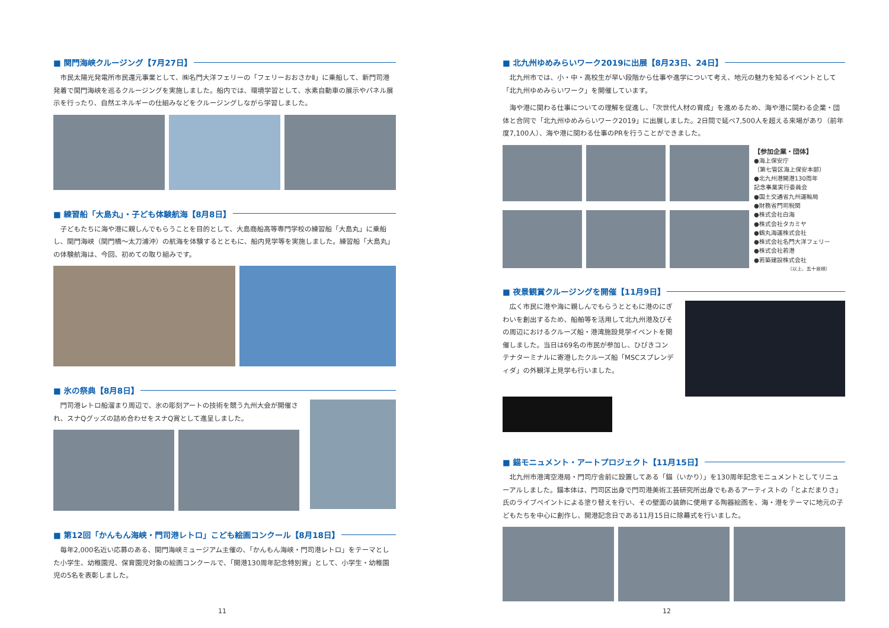■ 関門海峡クルージング【7月27日】
市民太陽光発電所市民還元事業として、㈱名門大洋フェリーの「フェリーおおさかⅡ」に乗船して、新門司港発着で関門海峡を巡るクルージングを実施しました。船内では、環境学習として、水素自動車の展示やパネル展示を行ったり、自然エネルギーの仕組みなどをクルージングしながら学習しました。
■ 練習船「大島丸」・子ども体験航海【8月8日】
子どもたちに海や港に親しんでもらうことを目的として、大島商船高等専門学校の練習船「大島丸」に乗船し、関門海峡（関門橋～太刀浦沖）の航海を体験するとともに、船内見学等を実施しました。練習船「大島丸」の体験航海は、今回、初めての取り組みです。
■ 氷の祭典【8月8日】
門司港レトロ船溜まり周辺で、氷の彫刻アートの技術を競う九州大会が開催され、スナQグッズの詰め合わせをスナQ賞として進呈しました。
■ 第12回「かんもん海峡・門司港レトロ」こども絵画コンクール【8月18日】
毎年2,000名近い応募のある、関門海峡ミュージアム主催の、「かんもん海峡・門司港レトロ」をテーマとした小学生、幼稚園児、保育園児対象の絵画コンクールで、「開港130周年記念特別賞」として、小学生・幼稚園児の5名を表彰しました。
11
■ 北九州ゆめみらいワーク2019に出展【8月23日、24日】
北九州市では、小・中・高校生が早い段階から仕事や進学について考え、地元の魅力を知るイベントとして「北九州ゆめみらいワーク」を開催しています。
海や港に関わる仕事についての理解を促進し、「次世代人材の育成」を進めるため、海や港に関わる企業・団体と合同で「北九州ゆめみらいワーク2019」に出展しました。2日間で延べ7,500人を超える来場があり（前年度7,100人）、海や港に関わる仕事のPRを行うことができました。
【参加企業・団体】
●海上保安庁
（第七管区海上保安本部）
●北九州港開港130周年
記念事業実行委員会
●国土交通省九州運輸局
●財務省門司税関
●株式会社白海
●株式会社タカミヤ
●鶴丸海運株式会社
●株式会社名門大洋フェリー
●株式会社若港
●若築建設株式会社
（以上、五十音順）
■ 夜景観賞クルージングを開催【11月9日】
広く市民に港や海に親しんでもらうとともに港のにぎわいを創出するため、船舶等を活用して北九州港及びその周辺におけるクルーズ船・港湾施設見学イベントを開催しました。当日は69名の市民が参加し、ひびきコンテナターミナルに寄港したクルーズ船「MSCスプレンディダ」の外観洋上見学も行いました。
■ 錨モニュメント・アートプロジェクト【11月15日】
北九州市港湾空港局・門司庁舎前に設置してある「錨（いかり）」を130周年記念モニュメントとしてリニューアルしました。錨本体は、門司区出身で門司港美術工芸研究所出身でもあるアーティストの「とよだまりさ」氏のライブペイントによる塗り替えを行い、その壁面の装飾に使用する陶器絵画を、海・港をテーマに地元の子どもたちを中心に創作し、開港記念日である11月15日に除幕式を行いました。
12